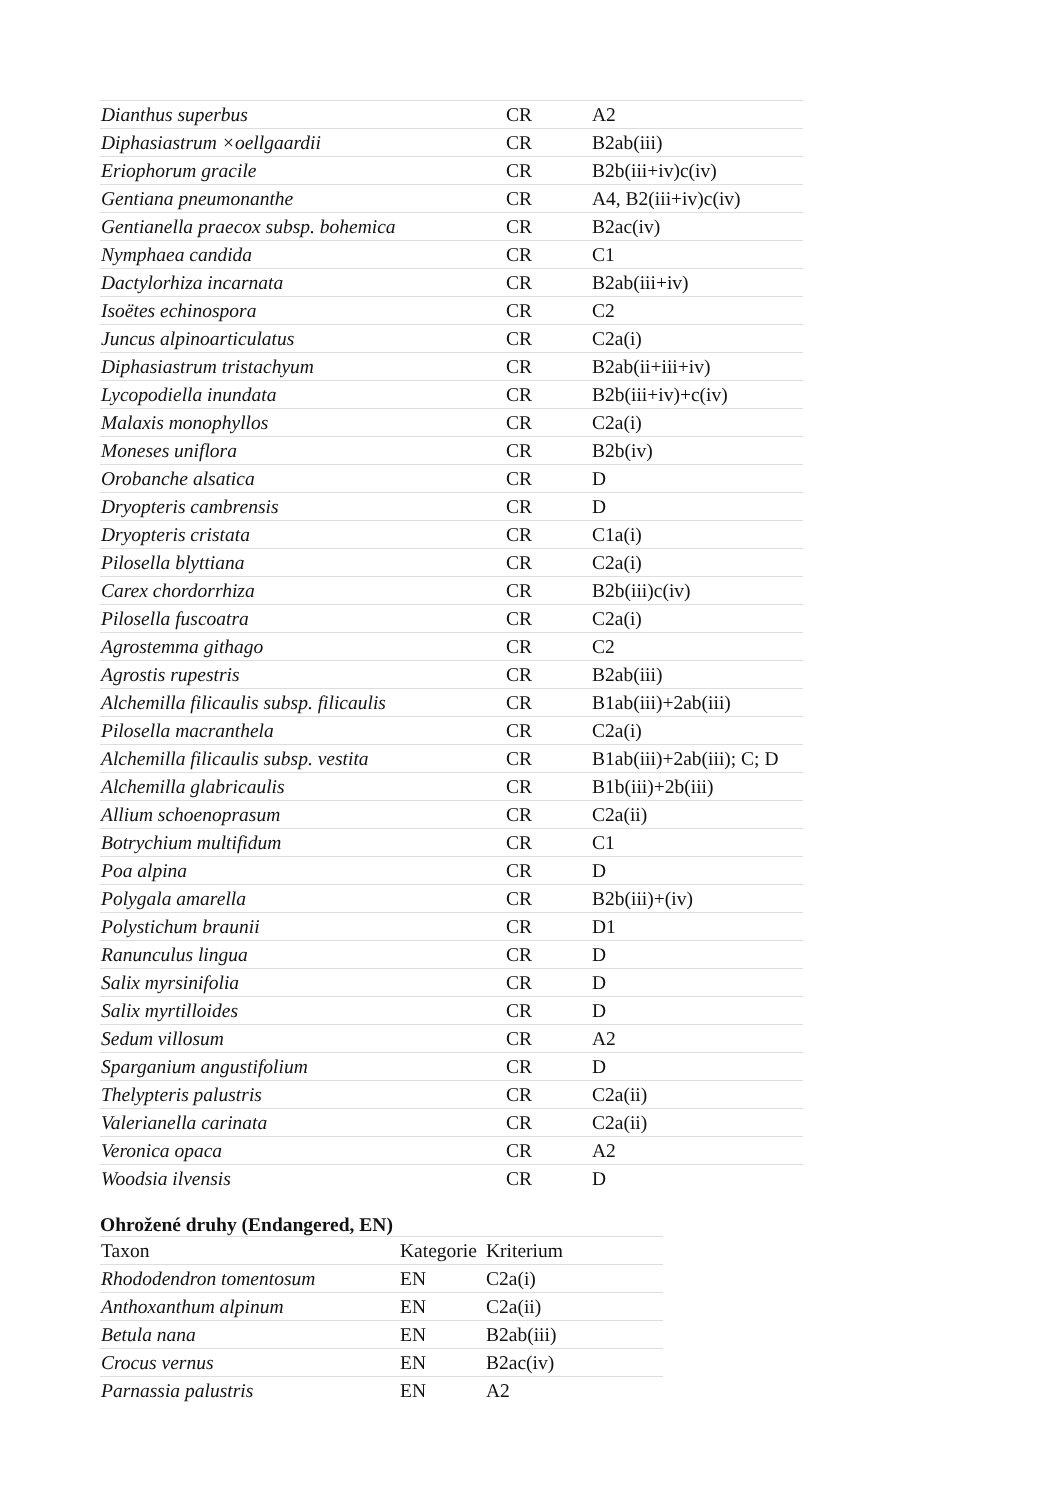| Dianthus superbus | CR | A2 |
| Diphasiastrum ×oellgaardii | CR | B2ab(iii) |
| Eriophorum gracile | CR | B2b(iii+iv)c(iv) |
| Gentiana pneumonanthe | CR | A4, B2(iii+iv)c(iv) |
| Gentianella praecox subsp. bohemica | CR | B2ac(iv) |
| Nymphaea candida | CR | C1 |
| Dactylorhiza incarnata | CR | B2ab(iii+iv) |
| Isoëtes echinospora | CR | C2 |
| Juncus alpinoarticulatus | CR | C2a(i) |
| Diphasiastrum tristachyum | CR | B2ab(ii+iii+iv) |
| Lycopodiella inundata | CR | B2b(iii+iv)+c(iv) |
| Malaxis monophyllos | CR | C2a(i) |
| Moneses uniflora | CR | B2b(iv) |
| Orobanche alsatica | CR | D |
| Dryopteris cambrensis | CR | D |
| Dryopteris cristata | CR | C1a(i) |
| Pilosella blyttiana | CR | C2a(i) |
| Carex chordorrhiza | CR | B2b(iii)c(iv) |
| Pilosella fuscoatra | CR | C2a(i) |
| Agrostemma githago | CR | C2 |
| Agrostis rupestris | CR | B2ab(iii) |
| Alchemilla filicaulis subsp. filicaulis | CR | B1ab(iii)+2ab(iii) |
| Pilosella macranthela | CR | C2a(i) |
| Alchemilla filicaulis subsp. vestita | CR | B1ab(iii)+2ab(iii); C; D |
| Alchemilla glabricaulis | CR | B1b(iii)+2b(iii) |
| Allium schoenoprasum | CR | C2a(ii) |
| Botrychium multifidum | CR | C1 |
| Poa alpina | CR | D |
| Polygala amarella | CR | B2b(iii)+(iv) |
| Polystichum braunii | CR | D1 |
| Ranunculus lingua | CR | D |
| Salix myrsinifolia | CR | D |
| Salix myrtilloides | CR | D |
| Sedum villosum | CR | A2 |
| Sparganium angustifolium | CR | D |
| Thelypteris palustris | CR | C2a(ii) |
| Valerianella carinata | CR | C2a(ii) |
| Veronica opaca | CR | A2 |
| Woodsia ilvensis | CR | D |
Ohrožené druhy (Endangered, EN)
| Taxon | Kategorie | Kriterium |
| --- | --- | --- |
| Rhododendron tomentosum | EN | C2a(i) |
| Anthoxanthum alpinum | EN | C2a(ii) |
| Betula nana | EN | B2ab(iii) |
| Crocus vernus | EN | B2ac(iv) |
| Parnassia palustris | EN | A2 |